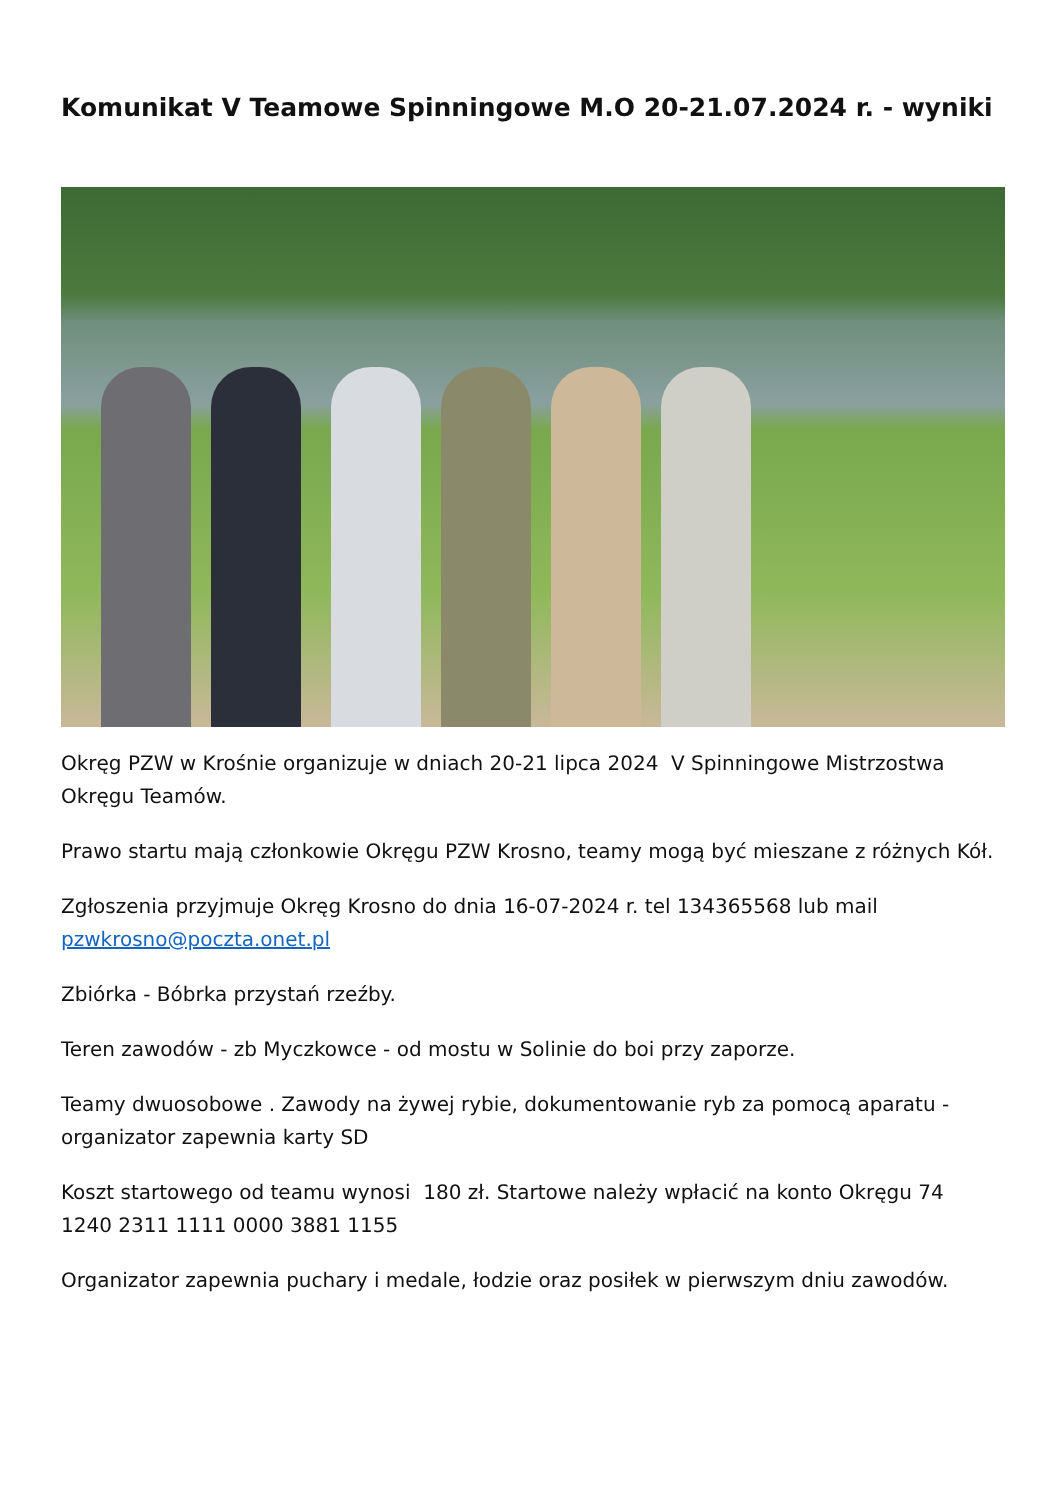Komunikat V Teamowe Spinningowe M.O 20-21.07.2024 r. - wyniki
Okręg PZW w Krośnie organizuje w dniach 20-21 lipca 2024 V Spinningowe Mistrzostwa Okręgu Teamów.
Prawo startu mają członkowie Okręgu PZW Krosno, teamy mogą być mieszane z różnych Kół.
Zgłoszenia przyjmuje Okręg Krosno do dnia 16-07-2024 r. tel 134365568 lub mail pzwkrosno@poczta.onet.pl
Zbiórka - Bóbrka przystań rzeźby.
Teren zawodów - zb Myczkowce - od mostu w Solinie do boi przy zaporze.
Teamy dwuosobowe . Zawody na żywej rybie, dokumentowanie ryb za pomocą aparatu - organizator zapewnia karty SD
Koszt startowego od teamu wynosi 180 zł. Startowe należy wpłacić na konto Okręgu 74 1240 2311 1111 0000 3881 1155
Organizator zapewnia puchary i medale, łodzie oraz posiłek w pierwszym dniu zawodów.